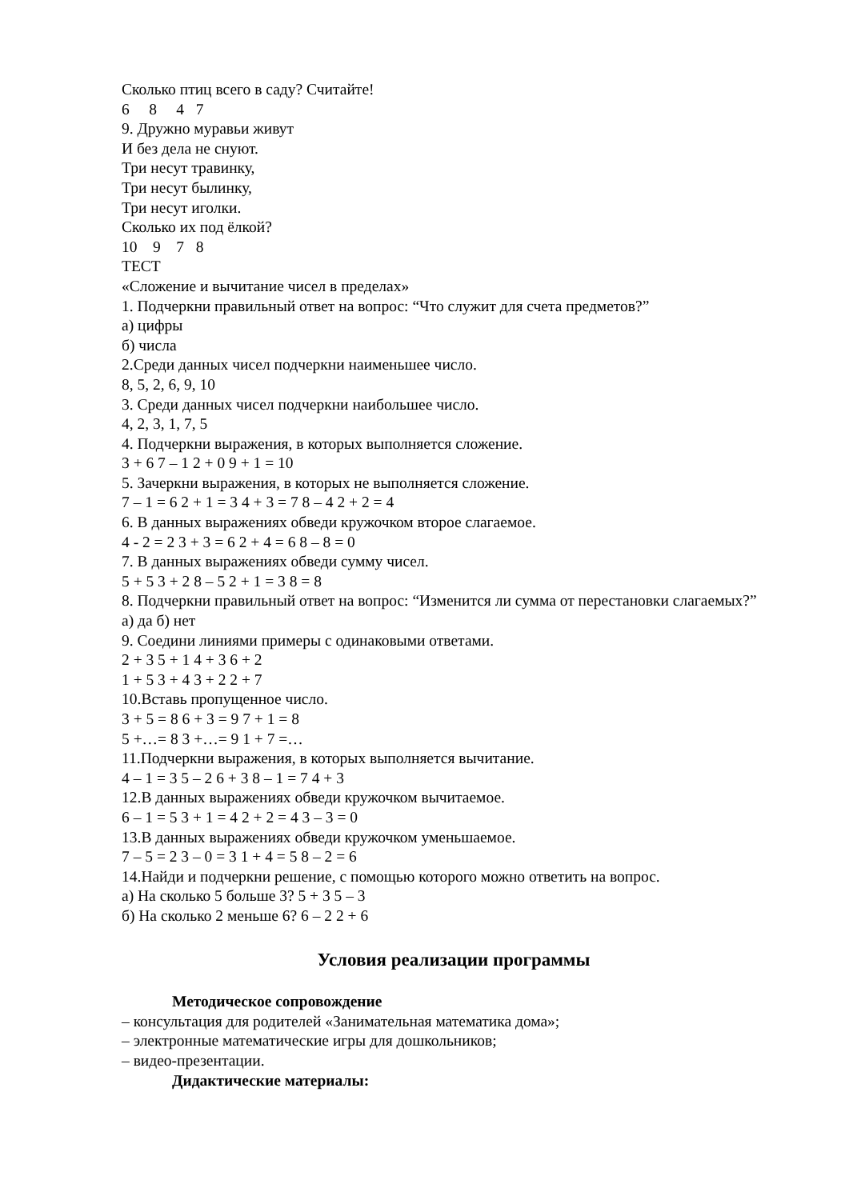Сколько птиц всего в саду? Считайте!
6 8 4 7
9. Дружно муравьи живут
И без дела не снуют.
Три несут травинку,
Три несут былинку,
Три несут иголки.
Сколько их под ёлкой?
10 9 7 8
ТЕСТ
«Сложение и вычитание чисел в пределах»
1. Подчеркни правильный ответ на вопрос: “Что служит для счета предметов?”
а) цифры
б) числа
2.Среди данных чисел подчеркни наименьшее число.
8, 5, 2, 6, 9, 10
3. Среди данных чисел подчеркни наибольшее число.
4, 2, 3, 1, 7, 5
4. Подчеркни выражения, в которых выполняется сложение.
3 + 6 7 – 1 2 + 0 9 + 1 = 10
5. Зачеркни выражения, в которых не выполняется сложение.
7 – 1 = 6 2 + 1 = 3 4 + 3 = 7 8 – 4 2 + 2 = 4
6. В данных выражениях обведи кружочком второе слагаемое.
4 - 2 = 2 3 + 3 = 6 2 + 4 = 6 8 – 8 = 0
7. В данных выражениях обведи сумму чисел.
5 + 5 3 + 2 8 – 5 2 + 1 = 3 8 = 8
8. Подчеркни правильный ответ на вопрос: “Изменится ли сумма от перестановки слагаемых?”
а) да б) нет
9. Соедини линиями примеры с одинаковыми ответами.
2 + 3 5 + 1 4 + 3 6 + 2
1 + 5 3 + 4 3 + 2 2 + 7
10.Вставь пропущенное число.
3 + 5 = 8 6 + 3 = 9 7 + 1 = 8
5 +…= 8 3 +…= 9 1 + 7 =…
11.Подчеркни выражения, в которых выполняется вычитание.
4 – 1 = 3 5 – 2 6 + 3 8 – 1 = 7 4 + 3
12.В данных выражениях обведи кружочком вычитаемое.
6 – 1 = 5 3 + 1 = 4 2 + 2 = 4 3 – 3 = 0
13.В данных выражениях обведи кружочком уменьшаемое.
7 – 5 = 2 3 – 0 = 3 1 + 4 = 5 8 – 2 = 6
14.Найди и подчеркни решение, с помощью которого можно ответить на вопрос.
а) На сколько 5 больше 3? 5 + 3 5 – 3
б) На сколько 2 меньше 6? 6 – 2 2 + 6
Условия реализации программы
Методическое сопровождение
– консультация для родителей «Занимательная математика дома»;
– электронные математические игры для дошкольников;
– видео-презентации.
Дидактические материалы: